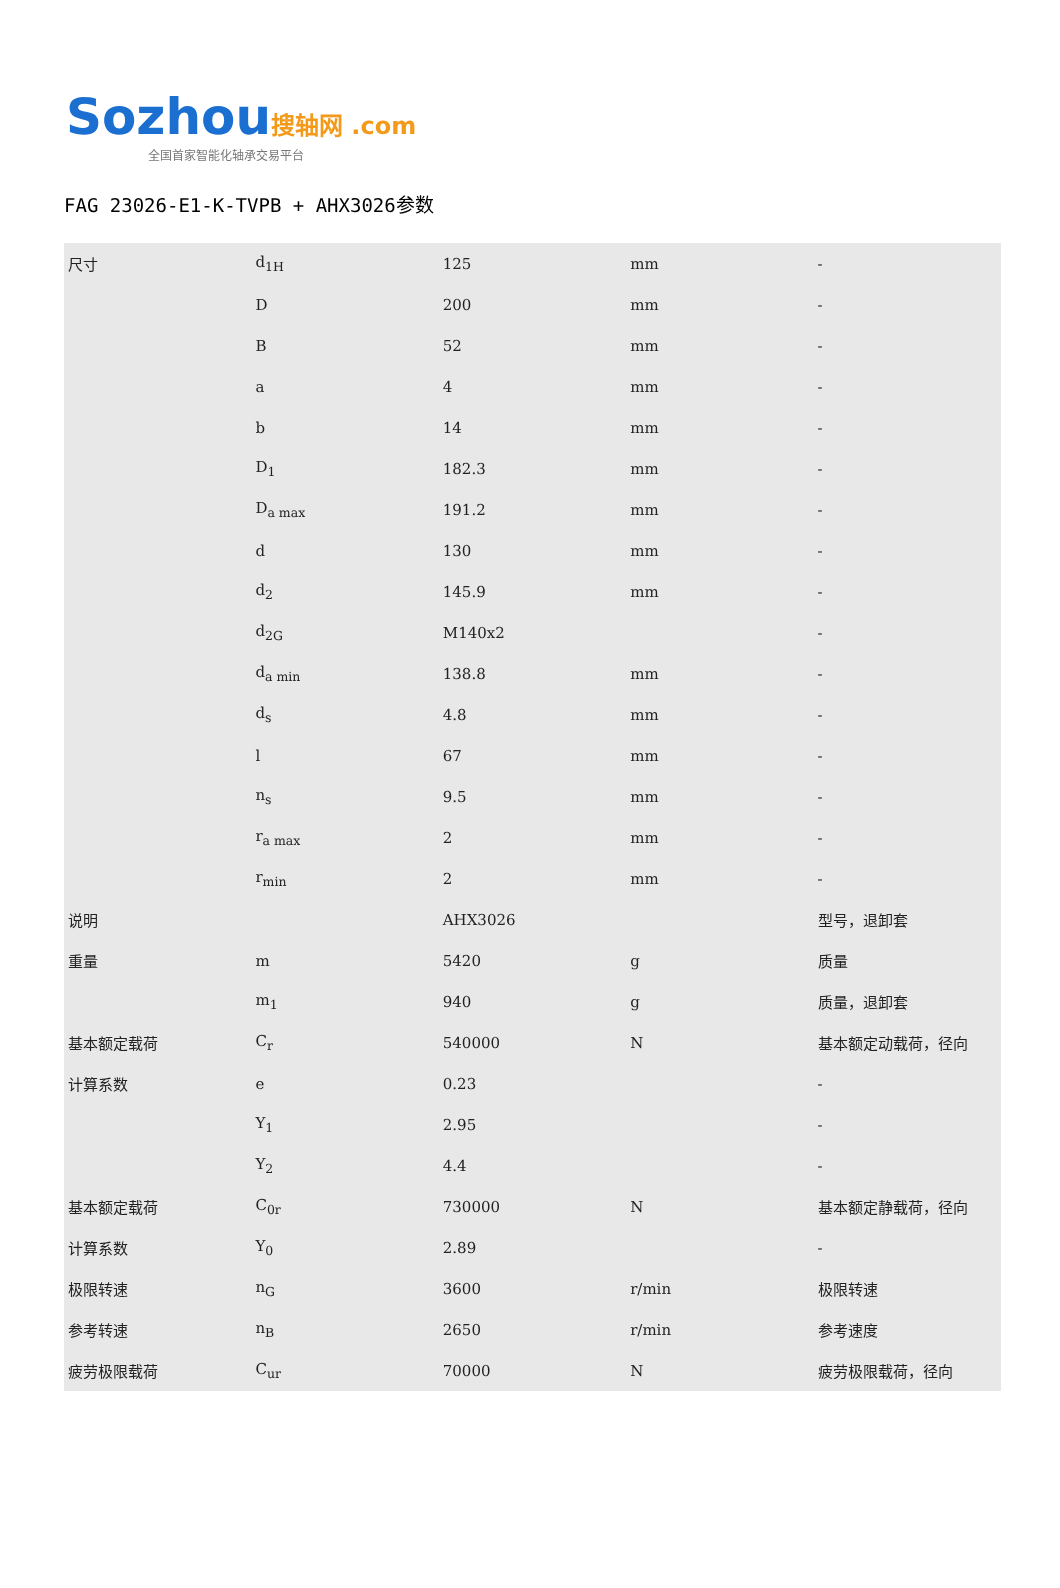Sozhou 搜轴网 .com
全国首家智能化轴承交易平台
FAG 23026-E1-K-TVPB + AHX3026参数
| 尺寸 | d<sub>1H</sub> | 125 | mm | - |
| | D | 200 | mm | - |
| | B | 52 | mm | - |
| | a | 4 | mm | - |
| | b | 14 | mm | - |
| | D<sub>1</sub> | 182.3 | mm | - |
| | D<sub>a max</sub> | 191.2 | mm | - |
| | d | 130 | mm | - |
| | d<sub>2</sub> | 145.9 | mm | - |
| | d<sub>2G</sub> | M140x2 | | - |
| | d<sub>a min</sub> | 138.8 | mm | - |
| | d<sub>s</sub> | 4.8 | mm | - |
| | l | 67 | mm | - |
| | n<sub>s</sub> | 9.5 | mm | - |
| | r<sub>a max</sub> | 2 | mm | - |
| | r<sub>min</sub> | 2 | mm | - |
| 说明 | | AHX3026 | | 型号，退卸套 |
| 重量 | m | 5420 | g | 质量 |
| | m<sub>1</sub> | 940 | g | 质量，退卸套 |
| 基本额定载荷 | C<sub>r</sub> | 540000 | N | 基本额定动载荷，径向 |
| 计算系数 | e | 0.23 | | - |
| | Y<sub>1</sub> | 2.95 | | - |
| | Y<sub>2</sub> | 4.4 | | - |
| 基本额定载荷 | C<sub>0r</sub> | 730000 | N | 基本额定静载荷，径向 |
| 计算系数 | Y<sub>0</sub> | 2.89 | | - |
| 极限转速 | n<sub>G</sub> | 3600 | r/min | 极限转速 |
| 参考转速 | n<sub>B</sub> | 2650 | r/min | 参考速度 |
| 疲劳极限载荷 | C<sub>ur</sub> | 70000 | N | 疲劳极限载荷，径向 |